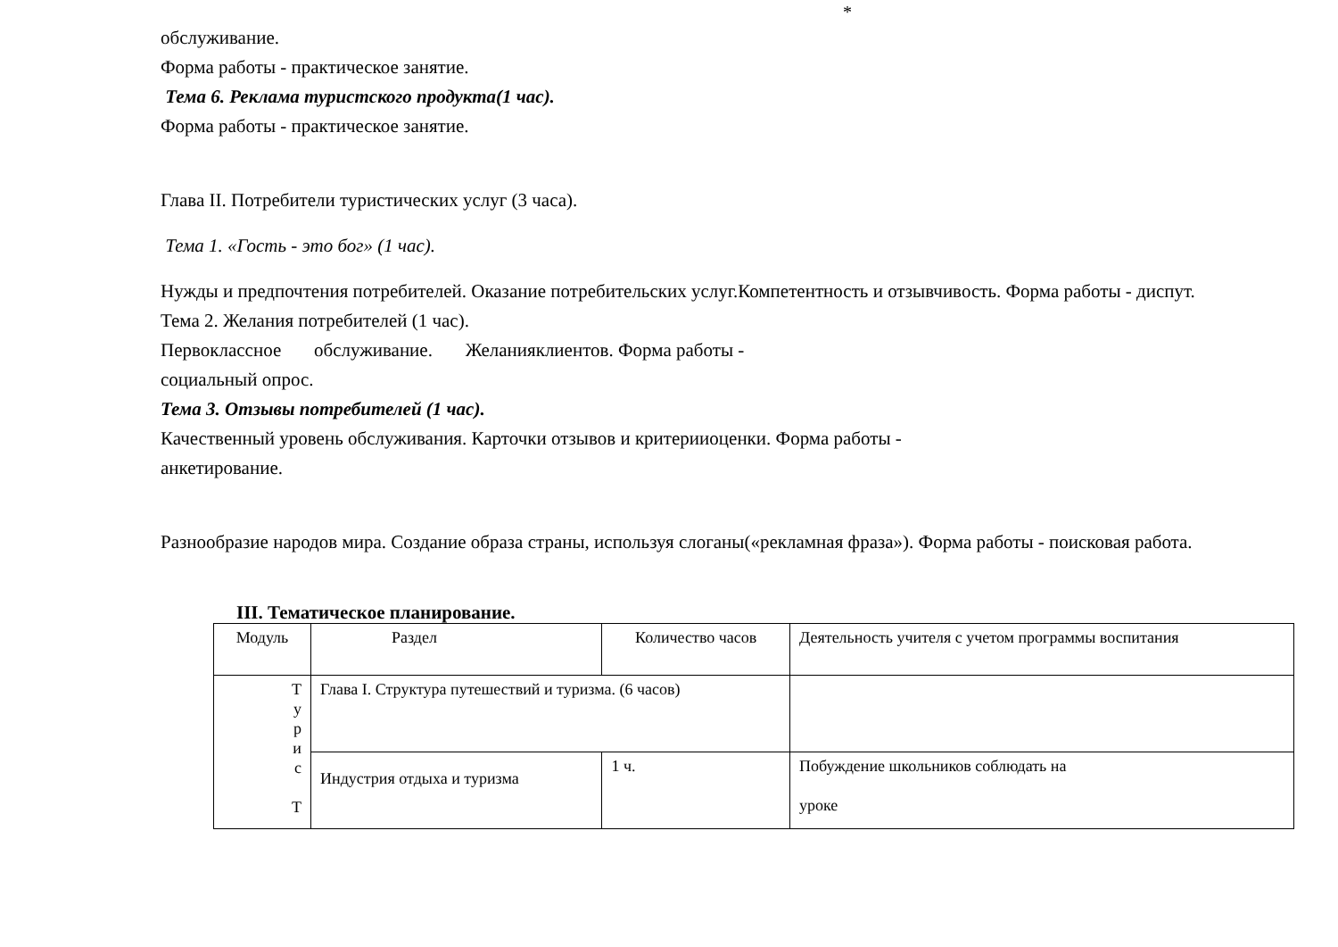*
обслуживание.
Форма работы - практическое занятие.
Тема 6. Реклама туристского продукта(1 час).
Форма работы - практическое занятие.
Глава II. Потребители туристических услуг (3 часа).
Тема 1. «Гость - это бог» (1 час).
Нужды и предпочтения потребителей. Оказание потребительских услуг.Компетентность и отзывчивость. Форма работы - диспут.
Тема 2. Желания потребителей (1 час).
Первоклассное обслуживание. Желанияклиентов. Форма работы -
социальный опрос.
Тема 3. Отзывы потребителей (1 час).
Качественный уровень обслуживания. Карточки отзывов и критерииоценки. Форма работы -
анкетирование.
Разнообразие народов мира. Создание образа страны, используя слоганы(«рекламная фраза»). Форма работы - поисковая работа.
III. Тематическое планирование.
| Модуль | Раздел | | Количество часов | Деятельность учителя с учетом программы воспитания |
| Т у р и с Т | Глава I. Структура путешествий и туризма. (6 часов) | | | |
| | Индустрия отдыха и туризма | 1 ч. | | Побуждение школьников соблюдать на уроке |